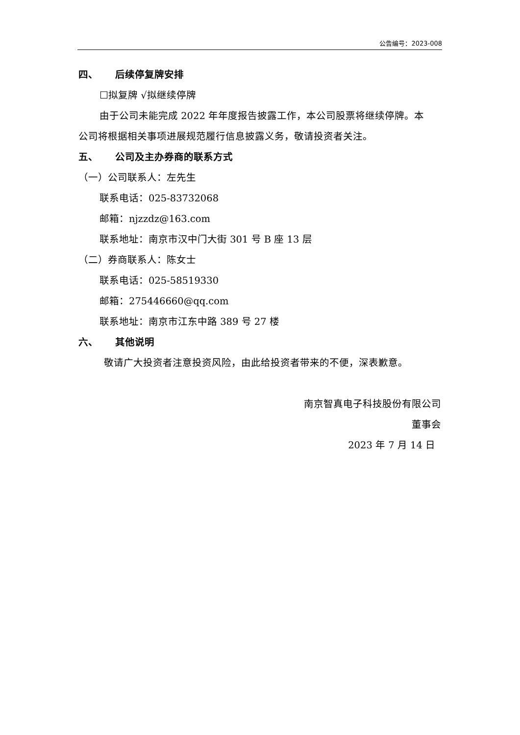公告编号：2023-008
四、 后续停复牌安排
☐拟复牌 √拟继续停牌
由于公司未能完成 2022 年年度报告披露工作，本公司股票将继续停牌。本
公司将根据相关事项进展规范履行信息披露义务，敬请投资者关注。
五、 公司及主办券商的联系方式
（一）公司联系人：左先生
联系电话：025-83732068
邮箱：njzzdz@163.com
联系地址：南京市汉中门大街 301 号 B 座 13 层
（二）券商联系人：陈女士
联系电话：025-58519330
邮箱：275446660@qq.com
联系地址：南京市江东中路 389 号 27 楼
六、 其他说明
敬请广大投资者注意投资风险，由此给投资者带来的不便，深表歉意。
南京智真电子科技股份有限公司
董事会
2023 年 7 月 14 日